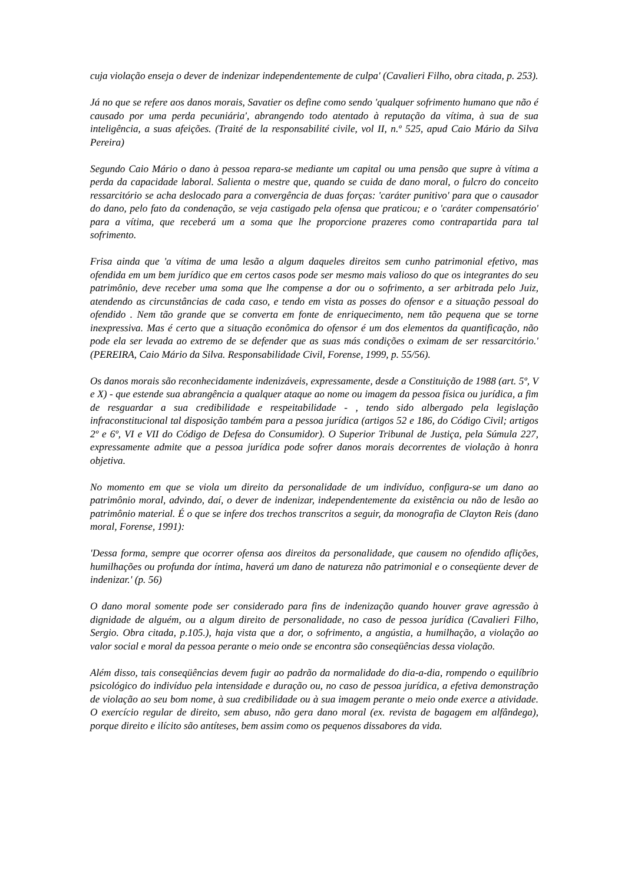cuja violação enseja o dever de indenizar independentemente de culpa' (Cavalieri Filho, obra citada, p. 253).
Já no que se refere aos danos morais, Savatier os define como sendo 'qualquer sofrimento humano que não é causado por uma perda pecuniária', abrangendo todo atentado à reputação da vítima, à sua de sua inteligência, a suas afeições. (Traité de la responsabilité civile, vol II, n.º 525, apud Caio Mário da Silva Pereira)
Segundo Caio Mário o dano à pessoa repara-se mediante um capital ou uma pensão que supre à vítima a perda da capacidade laboral. Salienta o mestre que, quando se cuida de dano moral, o fulcro do conceito ressarcitório se acha deslocado para a convergência de duas forças: 'caráter punitivo' para que o causador do dano, pelo fato da condenação, se veja castigado pela ofensa que praticou; e o 'caráter compensatório' para a vítima, que receberá um a soma que lhe proporcione prazeres como contrapartida para tal sofrimento.
Frisa ainda que 'a vítima de uma lesão a algum daqueles direitos sem cunho patrimonial efetivo, mas ofendida em um bem jurídico que em certos casos pode ser mesmo mais valioso do que os integrantes do seu patrimônio, deve receber uma soma que lhe compense a dor ou o sofrimento, a ser arbitrada pelo Juiz, atendendo as circunstâncias de cada caso, e tendo em vista as posses do ofensor e a situação pessoal do ofendido . Nem tão grande que se converta em fonte de enriquecimento, nem tão pequena que se torne inexpressiva. Mas é certo que a situação econômica do ofensor é um dos elementos da quantificação, não pode ela ser levada ao extremo de se defender que as suas más condições o eximam de ser ressarcitório.' (PEREIRA, Caio Mário da Silva. Responsabilidade Civil, Forense, 1999, p. 55/56).
Os danos morais são reconhecidamente indenizáveis, expressamente, desde a Constituição de 1988 (art. 5º, V e X) - que estende sua abrangência a qualquer ataque ao nome ou imagem da pessoa física ou jurídica, a fim de resguardar a sua credibilidade e respeitabilidade - , tendo sido albergado pela legislação infraconstitucional tal disposição também para a pessoa jurídica (artigos 52 e 186, do Código Civil; artigos 2º e 6º, VI e VII do Código de Defesa do Consumidor). O Superior Tribunal de Justiça, pela Súmula 227, expressamente admite que a pessoa jurídica pode sofrer danos morais decorrentes de violação à honra objetiva.
No momento em que se viola um direito da personalidade de um indivíduo, configura-se um dano ao patrimônio moral, advindo, daí, o dever de indenizar, independentemente da existência ou não de lesão ao patrimônio material. É o que se infere dos trechos transcritos a seguir, da monografia de Clayton Reis (dano moral, Forense, 1991):
'Dessa forma, sempre que ocorrer ofensa aos direitos da personalidade, que causem no ofendido aflições, humilhações ou profunda dor íntima, haverá um dano de natureza não patrimonial e o conseqüente dever de indenizar.' (p. 56)
O dano moral somente pode ser considerado para fins de indenização quando houver grave agressão à dignidade de alguém, ou a algum direito de personalidade, no caso de pessoa jurídica (Cavalieri Filho, Sergio. Obra citada, p.105.), haja vista que a dor, o sofrimento, a angústia, a humilhação, a violação ao valor social e moral da pessoa perante o meio onde se encontra são conseqüências dessa violação.
Além disso, tais conseqüências devem fugir ao padrão da normalidade do dia-a-dia, rompendo o equilíbrio psicológico do indivíduo pela intensidade e duração ou, no caso de pessoa jurídica, a efetiva demonstração de violação ao seu bom nome, à sua credibilidade ou à sua imagem perante o meio onde exerce a atividade. O exercício regular de direito, sem abuso, não gera dano moral (ex. revista de bagagem em alfândega), porque direito e ilícito são antíteses, bem assim como os pequenos dissabores da vida.